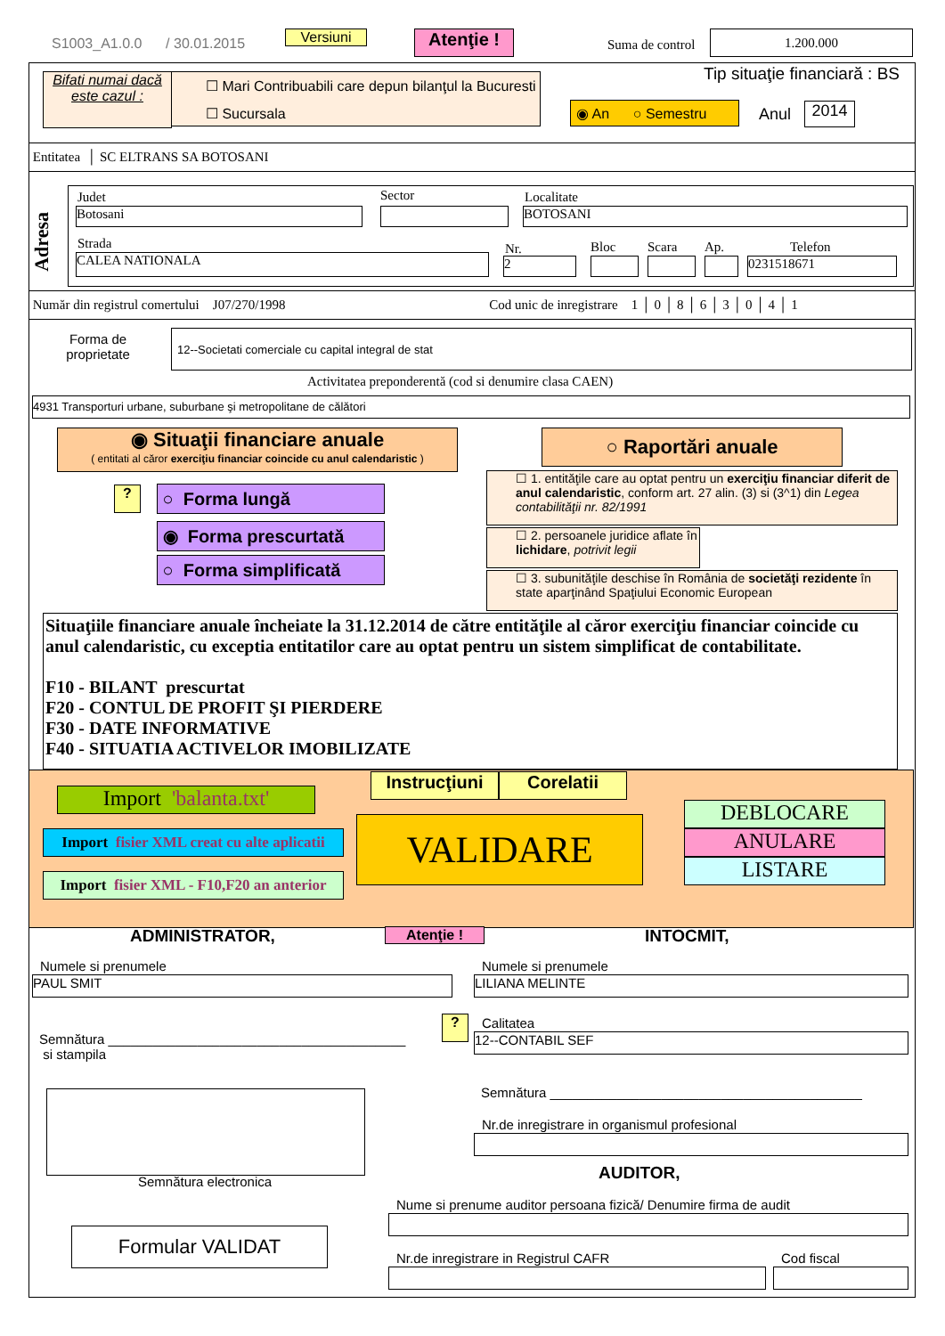S1003_A1.0.0 / 30.01.2015 Versiuni Atenţie ! Suma de control
1.200.000
Bifati numai dacă este cazul :
☐ Mari Contribuabili care depun bilanţul la Bucuresti
☐ Sucursala
Tip situaţie financiară : BS
◉ An ○ Semestru
Anul 2014
Entitatea │ SC ELTRANS SA BOTOSANI
Adresa
Judet Sector Localitate
Botosani BOTOSANI
Strada Nr. Bloc Scara Ap. Telefon
CALEA NATIONALA 2 0231518671
Număr din registrul comertului J07/270/1998 Cod unic de inregistrare 1 │ 0 │ 8 │ 6 │ 3 │ 0 │ 4 │ 1
Forma de proprietate
12--Societati comerciale cu capital integral de stat
Activitatea preponderentă (cod si denumire clasa CAEN)
4931 Transporturi urbane, suburbane şi metropolitane de călători
◉ Situaţii financiare anuale
( entitati al căror exerciţiu financiar coincide cu anul calendaristic )
○ Raportări anuale
? ○ Forma lungă
◉ Forma prescurtată
○ Forma simplificată
☐ 1. entităţile care au optat pentru un exerciţiu financiar diferit de anul calendaristic, conform art. 27 alin. (3) si (3^1) din Legea contabilităţii nr. 82/1991
☐ 2. persoanele juridice aflate în lichidare, potrivit legii
☐ 3. subunităţile deschise în România de societăţi rezidente în state aparţinând Spaţiului Economic European
Situaţiile financiare anuale încheiate la 31.12.2014 de către entităţile al căror exerciţiu financiar coincide cu anul calendaristic, cu exceptia entitatilor care au optat pentru un sistem simplificat de contabilitate.
F10 - BILANT prescurtat
F20 - CONTUL DE PROFIT ŞI PIERDERE
F30 - DATE INFORMATIVE
F40 - SITUATIA ACTIVELOR IMOBILIZATE
Import 'balanta.txt'
Import fisier XML creat cu alte aplicatii
Import fisier XML - F10,F20 an anterior
Instrucţiuni
Corelatii
VALIDARE
DEBLOCARE
ANULARE
LISTARE
ADMINISTRATOR, Atenţie ! INTOCMIT,
Numele si prenumele Numele si prenumele
PAUL SMIT LILIANA MELINTE
Semnătura ________________________________________
si stampila
? Calitatea
12--CONTABIL SEF
Semnătura electronica
Semnătura __________________________________________
Nr.de inregistrare in organismul profesional
AUDITOR,
Nume si prenume auditor persoana fizică/ Denumire firma de audit
Formular VALIDAT
Nr.de inregistrare in Registrul CAFR
Cod fiscal